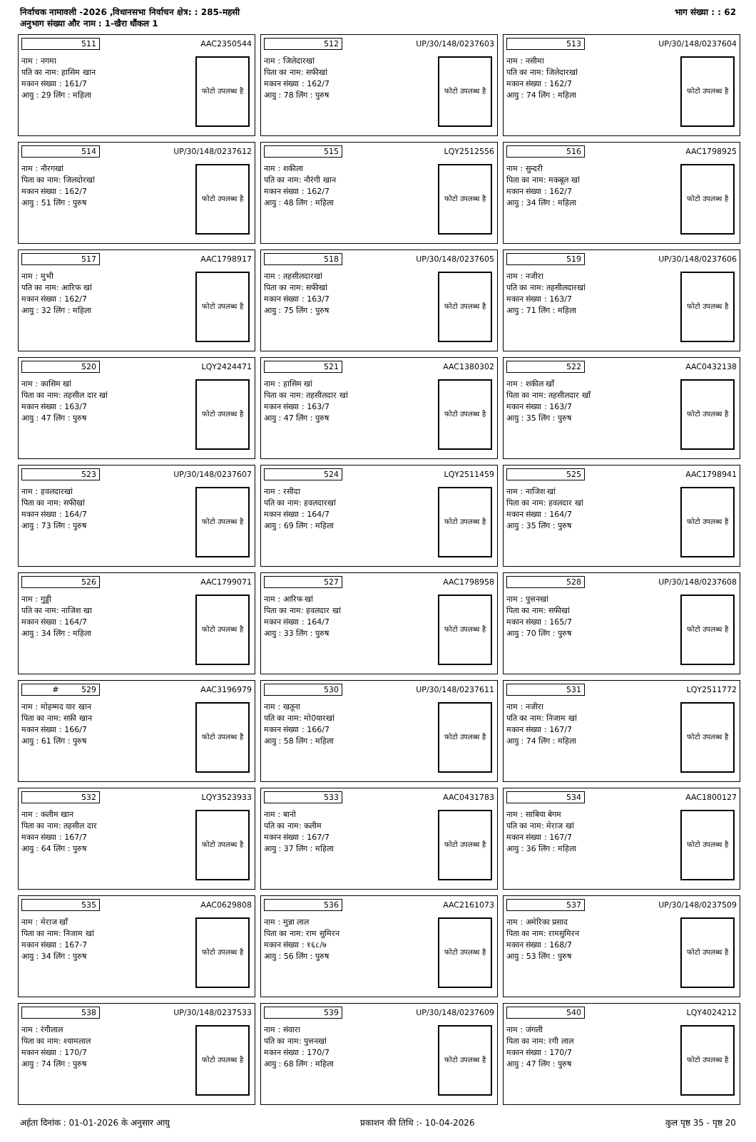निर्वाचक नामावली -2026 ,विधानसभा निर्वाचन क्षेत्र: : 285-महसी
अनुभाग संख्या और नाम : 1-खैरा धौंकल 1
भाग संख्या : : 62
511 AAC2350544
नाम : नगमा
पति का नाम: हासिम खान
मकान संख्या : 161/7
आयु : 29 लिंग : महिला
फोटो उपलब्ध है
512 UP/30/148/0237603
नाम : जिलेदारखां
पिता का नाम: सफीखां
मकान संख्या : 162/7
आयु : 78 लिंग : पुरुष
फोटो उपलब्ध है
513 UP/30/148/0237604
नाम : नसीमा
पति का नाम: जिलेदारखां
मकान संख्या : 162/7
आयु : 74 लिंग : महिला
फोटो उपलब्ध है
514 UP/30/148/0237612
नाम : नौरगखां
पिता का नाम: जिलदोरखां
मकान संख्या : 162/7
आयु : 51 लिंग : पुरुष
फोटो उपलब्ध है
515 LQY2512556
नाम : शकीला
पति का नाम: नौरंगी खान
मकान संख्या : 162/7
आयु : 48 लिंग : महिला
फोटो उपलब्ध है
516 AAC1798925
नाम : सुन्दरी
पिता का नाम: मकबूल खां
मकान संख्या : 162/7
आयु : 34 लिंग : महिला
फोटो उपलब्ध है
517 AAC1798917
नाम : मुभी
पति का नाम: आरिफ खां
मकान संख्या : 162/7
आयु : 32 लिंग : महिला
फोटो उपलब्ध है
518 UP/30/148/0237605
नाम : तहसीलदारखां
पिता का नाम: सफीखां
मकान संख्या : 163/7
आयु : 75 लिंग : पुरुष
फोटो उपलब्ध है
519 UP/30/148/0237606
नाम : नजीरा
पति का नाम: तहसीलदारखां
मकान संख्या : 163/7
आयु : 71 लिंग : महिला
फोटो उपलब्ध है
520 LQY2424471
नाम : कासिम खां
पिता का नाम: तहसील दार खां
मकान संख्या : 163/7
आयु : 47 लिंग : पुरुष
फोटो उपलब्ध है
521 AAC1380302
नाम : हासिम खां
पिता का नाम: तहसीलदार खां
मकान संख्या : 163/7
आयु : 47 लिंग : पुरुष
फोटो उपलब्ध है
522 AAC0432138
नाम : शकील खाँ
पिता का नाम: तहसीलदार खाँ
मकान संख्या : 163/7
आयु : 35 लिंग : पुरुष
फोटो उपलब्ध है
523 UP/30/148/0237607
नाम : हवलदारखां
पिता का नाम: सफीखां
मकान संख्या : 164/7
आयु : 73 लिंग : पुरुष
फोटो उपलब्ध है
524 LQY2511459
नाम : रसीदा
पति का नाम: हवलदारखां
मकान संख्या : 164/7
आयु : 69 लिंग : महिला
फोटो उपलब्ध है
525 AAC1798941
नाम : नाजिश खां
पिता का नाम: हवलदार खां
मकान संख्या : 164/7
आयु : 35 लिंग : पुरुष
फोटो उपलब्ध है
526 AAC1799071
नाम : गुड्डी
पति का नाम: नाजिश खा
मकान संख्या : 164/7
आयु : 34 लिंग : महिला
फोटो उपलब्ध है
527 AAC1798958
नाम : आरिफ खां
पिता का नाम: हवलदार खां
मकान संख्या : 164/7
आयु : 33 लिंग : पुरुष
फोटो उपलब्ध है
528 UP/30/148/0237608
नाम : पुत्तनखां
पिता का नाम: सफीखां
मकान संख्या : 165/7
आयु : 70 लिंग : पुरुष
फोटो उपलब्ध है
# 529 AAC3196979
नाम : मोहम्मद यार खान
पिता का नाम: सफ़ी खान
मकान संख्या : 166/7
आयु : 61 लिंग : पुरुष
फोटो उपलब्ध है
530 UP/30/148/0237611
नाम : खतूना
पति का नाम: मो0यारखां
मकान संख्या : 166/7
आयु : 58 लिंग : महिला
फोटो उपलब्ध है
531 LQY2511772
नाम : नजीरा
पति का नाम: निजाम खां
मकान संख्या : 167/7
आयु : 74 लिंग : महिला
फोटो उपलब्ध है
532 LQY3523933
नाम : कलीम खान
पिता का नाम: तहसील दार
मकान संख्या : 167/7
आयु : 64 लिंग : पुरुष
फोटो उपलब्ध है
533 AAC0431783
नाम : बानो
पति का नाम: कलीम
मकान संख्या : 167/7
आयु : 37 लिंग : महिला
फोटो उपलब्ध है
534 AAC1800127
नाम : साबिया बेगम
पति का नाम: मेराज खां
मकान संख्या : 167/7
आयु : 36 लिंग : महिला
फोटो उपलब्ध है
535 AAC0629808
नाम : मेराज खाँ
पिता का नाम: निजाम खां
मकान संख्या : 167-7
आयु : 34 लिंग : पुरुष
फोटो उपलब्ध है
536 AAC2161073
नाम : मुन्ना लाल
पिता का नाम: राम सुमिरन
मकान संख्या : १६८/७
आयु : 56 लिंग : पुरुष
फोटो उपलब्ध है
537 UP/30/148/0237509
नाम : अमेरिका प्रसाद
पिता का नाम: रामसुमिरन
मकान संख्या : 168/7
आयु : 53 लिंग : पुरुष
फोटो उपलब्ध है
538 UP/30/148/0237533
नाम : रंगीलाल
पिता का नाम: श्यामलाल
मकान संख्या : 170/7
आयु : 74 लिंग : पुरुष
फोटो उपलब्ध है
539 UP/30/148/0237609
नाम : संवारा
पति का नाम: पुत्तनखां
मकान संख्या : 170/7
आयु : 68 लिंग : महिला
फोटो उपलब्ध है
540 LQY4024212
नाम : जंगली
पिता का नाम: रगी लाल
मकान संख्या : 170/7
आयु : 47 लिंग : पुरुष
फोटो उपलब्ध है
अर्हता दिनांक : 01-01-2026 के अनुसार आयु प्रकाशन की तिथि :- 10-04-2026 कुल पृष्ठ 35 - पृष्ठ 20